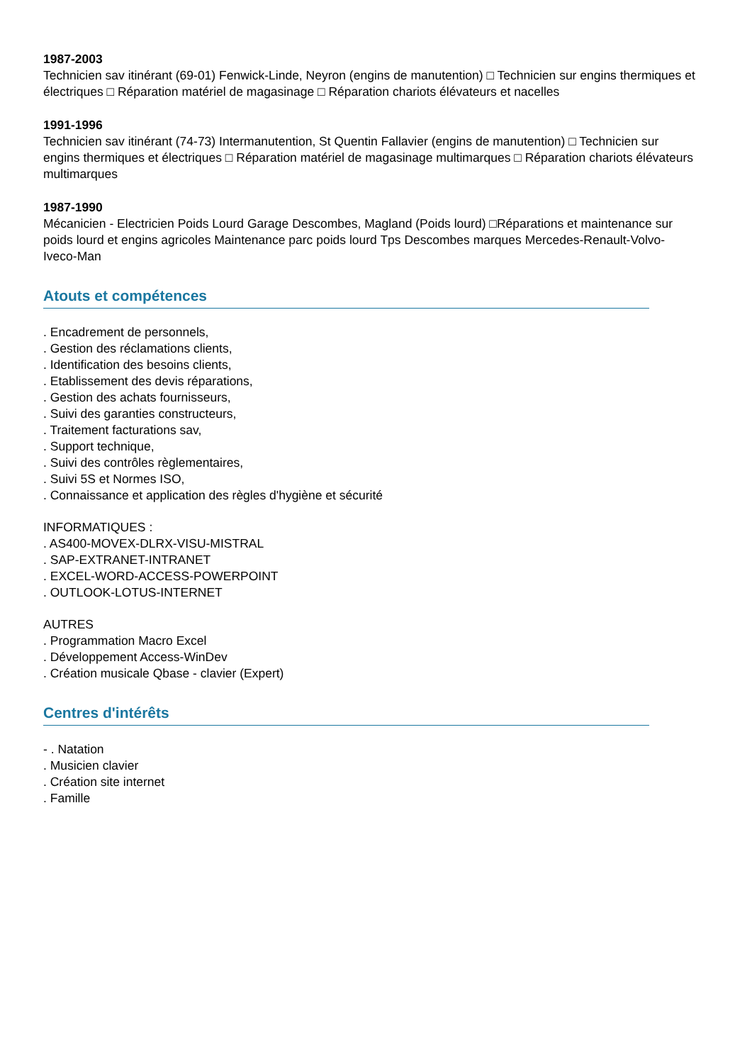1987-2003
Technicien sav itinérant (69-01) Fenwick-Linde, Neyron (engins de manutention) □ Technicien sur engins thermiques et électriques □ Réparation matériel de magasinage □ Réparation chariots élévateurs et nacelles
1991-1996
Technicien sav itinérant (74-73) Intermanutention, St Quentin Fallavier (engins de manutention) □ Technicien sur engins thermiques et électriques □ Réparation matériel de magasinage multimarques □ Réparation chariots élévateurs multimarques
1987-1990
Mécanicien - Electricien Poids Lourd Garage Descombes, Magland (Poids lourd) □Réparations et maintenance sur poids lourd et engins agricoles Maintenance parc poids lourd Tps Descombes marques Mercedes-Renault-Volvo-Iveco-Man
Atouts et compétences
. Encadrement de personnels,
. Gestion des réclamations clients,
. Identification des besoins clients,
. Etablissement des devis réparations,
. Gestion des achats fournisseurs,
. Suivi des garanties constructeurs,
. Traitement facturations sav,
. Support technique,
. Suivi des contrôles règlementaires,
. Suivi 5S et Normes ISO,
. Connaissance et application des règles d'hygiène et sécurité
INFORMATIQUES :
. AS400-MOVEX-DLRX-VISU-MISTRAL
. SAP-EXTRANET-INTRANET
. EXCEL-WORD-ACCESS-POWERPOINT
. OUTLOOK-LOTUS-INTERNET
AUTRES
. Programmation Macro Excel
. Développement Access-WinDev
. Création musicale Qbase - clavier (Expert)
Centres d'intérêts
- . Natation
. Musicien clavier
. Création site internet
. Famille